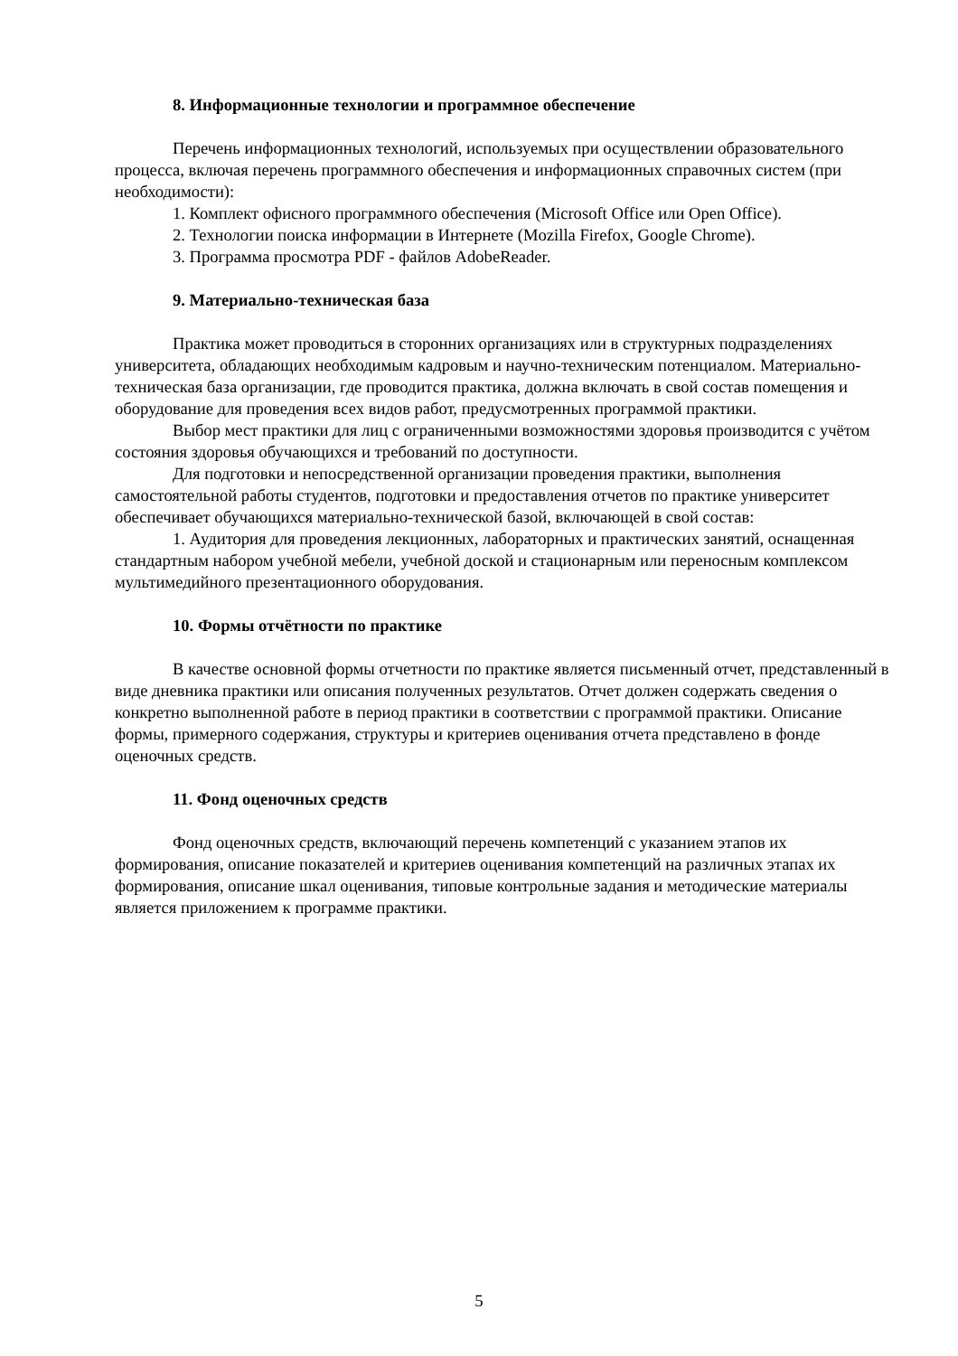8. Информационные технологии и программное обеспечение
Перечень информационных технологий, используемых при осуществлении образовательного процесса, включая перечень программного обеспечения и информационных справочных систем (при необходимости):
1. Комплект офисного программного обеспечения (Microsoft Office или Open Office).
2. Технологии поиска информации в Интернете (Mozilla Firefox, Google Chrome).
3. Программа просмотра PDF - файлов AdobeReader.
9. Материально-техническая база
Практика может проводиться в сторонних организациях или в структурных подразделениях университета, обладающих необходимым кадровым и научно-техническим потенциалом. Материально-техническая база организации, где проводится практика, должна включать в свой состав помещения и оборудование для проведения всех видов работ, предусмотренных программой практики.
Выбор мест практики для лиц с ограниченными возможностями здоровья производится с учётом состояния здоровья обучающихся и требований по доступности.
Для подготовки и непосредственной организации проведения практики, выполнения самостоятельной работы студентов, подготовки и предоставления отчетов по практике университет обеспечивает обучающихся материально-технической базой, включающей в свой состав:
1. Аудитория для проведения лекционных, лабораторных и практических занятий, оснащенная стандартным набором учебной мебели, учебной доской и стационарным или переносным комплексом мультимедийного презентационного оборудования.
10. Формы отчётности по практике
В качестве основной формы отчетности по практике является письменный отчет, представленный в виде дневника практики или описания полученных результатов. Отчет должен содержать сведения о конкретно выполненной работе в период практики в соответствии с программой практики. Описание формы, примерного содержания, структуры и критериев оценивания отчета представлено в фонде оценочных средств.
11. Фонд оценочных средств
Фонд оценочных средств, включающий перечень компетенций с указанием этапов их формирования, описание показателей и критериев оценивания компетенций на различных этапах их формирования, описание шкал оценивания, типовые контрольные задания и методические материалы является приложением к программе практики.
5